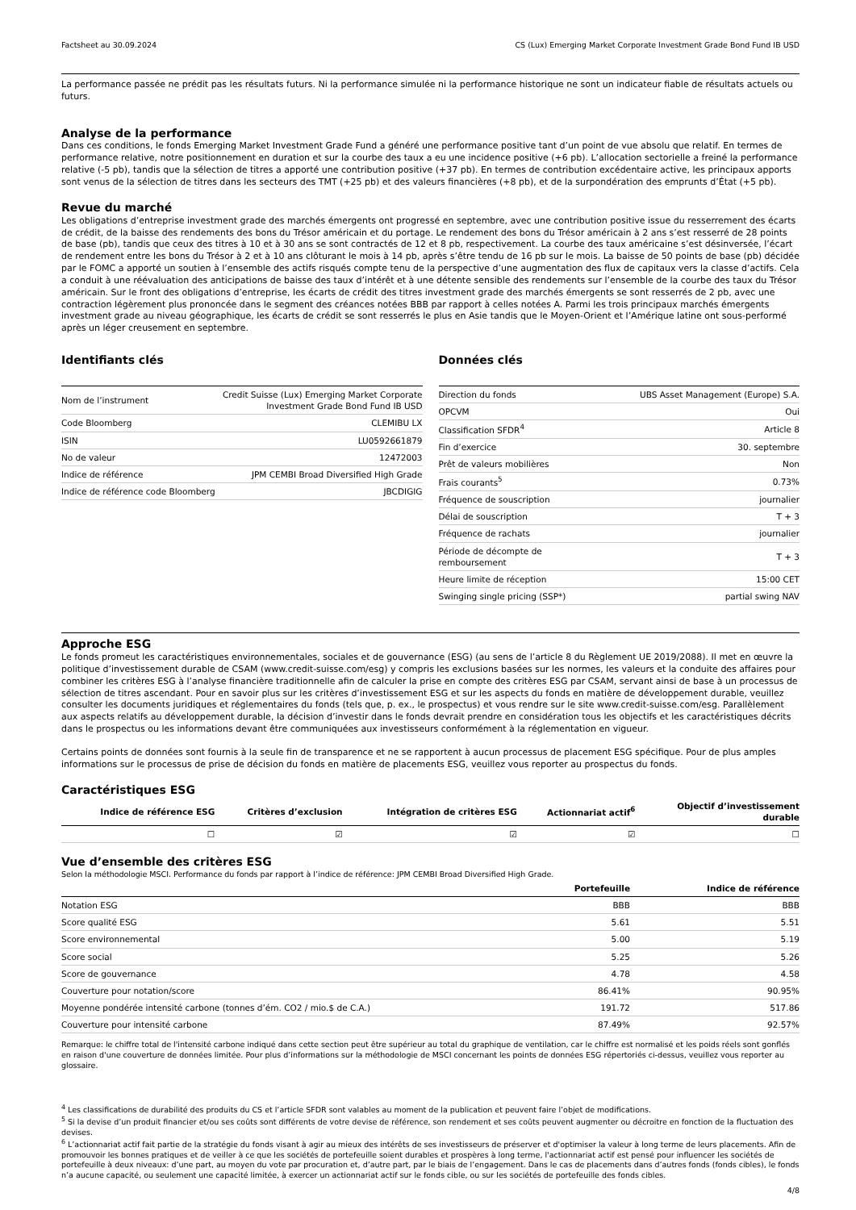Factsheet au 30.09.2024 CS (Lux) Emerging Market Corporate Investment Grade Bond Fund IB USD
La performance passée ne prédit pas les résultats futurs. Ni la performance simulée ni la performance historique ne sont un indicateur fiable de résultats actuels ou futurs.
Analyse de la performance
Dans ces conditions, le fonds Emerging Market Investment Grade Fund a généré une performance positive tant d’un point de vue absolu que relatif. En termes de performance relative, notre positionnement en duration et sur la courbe des taux a eu une incidence positive (+6 pb). L’allocation sectorielle a freiné la performance relative (-5 pb), tandis que la sélection de titres a apporté une contribution positive (+37 pb). En termes de contribution excédentaire active, les principaux apports sont venus de la sélection de titres dans les secteurs des TMT (+25 pb) et des valeurs financières (+8 pb), et de la surpondération des emprunts d’État (+5 pb).
Revue du marché
Les obligations d’entreprise investment grade des marchés émergents ont progressé en septembre, avec une contribution positive issue du resserrement des écarts de crédit, de la baisse des rendements des bons du Trésor américain et du portage. Le rendement des bons du Trésor américain à 2 ans s’est resserré de 28 points de base (pb), tandis que ceux des titres à 10 et à 30 ans se sont contractés de 12 et 8 pb, respectivement. La courbe des taux américaine s’est désinversée, l’écart de rendement entre les bons du Trésor à 2 et à 10 ans clôturant le mois à 14 pb, après s’être tendu de 16 pb sur le mois. La baisse de 50 points de base (pb) décidée par le FOMC a apporté un soutien à l’ensemble des actifs risqués compte tenu de la perspective d’une augmentation des flux de capitaux vers la classe d’actifs. Cela a conduit à une réévaluation des anticipations de baisse des taux d’intérêt et à une détente sensible des rendements sur l’ensemble de la courbe des taux du Trésor américain. Sur le front des obligations d’entreprise, les écarts de crédit des titres investment grade des marchés émergents se sont resserrés de 2 pb, avec une contraction légèrement plus prononcée dans le segment des créances notées BBB par rapport à celles notées A. Parmi les trois principaux marchés émergents investment grade au niveau géographique, les écarts de crédit se sont resserrés le plus en Asie tandis que le Moyen-Orient et l’Amérique latine ont sous-performé après un léger creusement en septembre.
Identifiants clés
| Nom de l’instrument | Credit Suisse (Lux) Emerging Market Corporate Investment Grade Bond Fund IB USD |
| Code Bloomberg | CLEMIBU LX |
| ISIN | LU0592661879 |
| No de valeur | 12472003 |
| Indice de référence | JPM CEMBI Broad Diversified High Grade |
| Indice de référence code Bloomberg | JBCDIGIG |
Données clés
| Direction du fonds | UBS Asset Management (Europe) S.A. |
| OPCVM | Oui |
| Classification SFDR<sup>4</sup> | Article 8 |
| Fin d’exercice | 30. septembre |
| Prêt de valeurs mobilières | Non |
| Frais courants<sup>5</sup> | 0.73% |
| Fréquence de souscription | journalier |
| Délai de souscription | T + 3 |
| Fréquence de rachats | journalier |
| Période de décompte de remboursement | T + 3 |
| Heure limite de réception | 15:00 CET |
| Swinging single pricing (SSP*) | partial swing NAV |
Approche ESG
Le fonds promeut les caractéristiques environnementales, sociales et de gouvernance (ESG) (au sens de l’article 8 du Règlement UE 2019/2088). Il met en œuvre la politique d’investissement durable de CSAM (www.credit-suisse.com/esg) y compris les exclusions basées sur les normes, les valeurs et la conduite des affaires pour combiner les critères ESG à l’analyse financière traditionnelle afin de calculer la prise en compte des critères ESG par CSAM, servant ainsi de base à un processus de sélection de titres ascendant. Pour en savoir plus sur les critères d’investissement ESG et sur les aspects du fonds en matière de développement durable, veuillez consulter les documents juridiques et réglementaires du fonds (tels que, p. ex., le prospectus) et vous rendre sur le site www.credit-suisse.com/esg. Parallèlement aux aspects relatifs au développement durable, la décision d’investir dans le fonds devrait prendre en considération tous les objectifs et les caractéristiques décrits dans le prospectus ou les informations devant être communiquées aux investisseurs conformément à la réglementation en vigueur.
Certains points de données sont fournis à la seule fin de transparence et ne se rapportent à aucun processus de placement ESG spécifique. Pour de plus amples informations sur le processus de prise de décision du fonds en matière de placements ESG, veuillez vous reporter au prospectus du fonds.
Caractéristiques ESG
| Indice de référence ESG | Critères d’exclusion | Intégration de critères ESG | Actionnariat actif<sup>6</sup> | Objectif d’investissement durable |
| --- | --- | --- | --- | --- |
| ☐ | ☑ | ☑ | ☑ | ☐ |
Vue d’ensemble des critères ESG
Selon la méthodologie MSCI. Performance du fonds par rapport à l’indice de référence: JPM CEMBI Broad Diversified High Grade.
| | Portefeuille | Indice de référence |
| --- | --- | --- |
| Notation ESG | BBB | BBB |
| Score qualité ESG | 5.61 | 5.51 |
| Score environnemental | 5.00 | 5.19 |
| Score social | 5.25 | 5.26 |
| Score de gouvernance | 4.78 | 4.58 |
| Couverture pour notation/score | 86.41% | 90.95% |
| Moyenne pondérée intensité carbone (tonnes d’ém. CO2 / mio.$ de C.A.) | 191.72 | 517.86 |
| Couverture pour intensité carbone | 87.49% | 92.57% |
Remarque: le chiffre total de l'intensité carbone indiqué dans cette section peut être supérieur au total du graphique de ventilation, car le chiffre est normalisé et les poids réels sont gonflés en raison d'une couverture de données limitée. Pour plus d’informations sur la méthodologie de MSCI concernant les points de données ESG répertoriés ci-dessus, veuillez vous reporter au glossaire.
<sup>4</sup> Les classifications de durabilité des produits du CS et l’article SFDR sont valables au moment de la publication et peuvent faire l’objet de modifications.
<sup>5</sup> Si la devise d’un produit financier et/ou ses coûts sont différents de votre devise de référence, son rendement et ses coûts peuvent augmenter ou décroitre en fonction de la fluctuation des devises.
<sup>6</sup> L’actionnariat actif fait partie de la stratégie du fonds visant à agir au mieux des intérêts de ses investisseurs de préserver et d'optimiser la valeur à long terme de leurs placements. Afin de promouvoir les bonnes pratiques et de veiller à ce que les sociétés de portefeuille soient durables et prospères à long terme, l'actionnariat actif est pensé pour influencer les sociétés de portefeuille à deux niveaux: d’une part, au moyen du vote par procuration et, d’autre part, par le biais de l’engagement. Dans le cas de placements dans d’autres fonds (fonds cibles), le fonds n’a aucune capacité, ou seulement une capacité limitée, à exercer un actionnariat actif sur le fonds cible, ou sur les sociétés de portefeuille des fonds cibles.
4/8